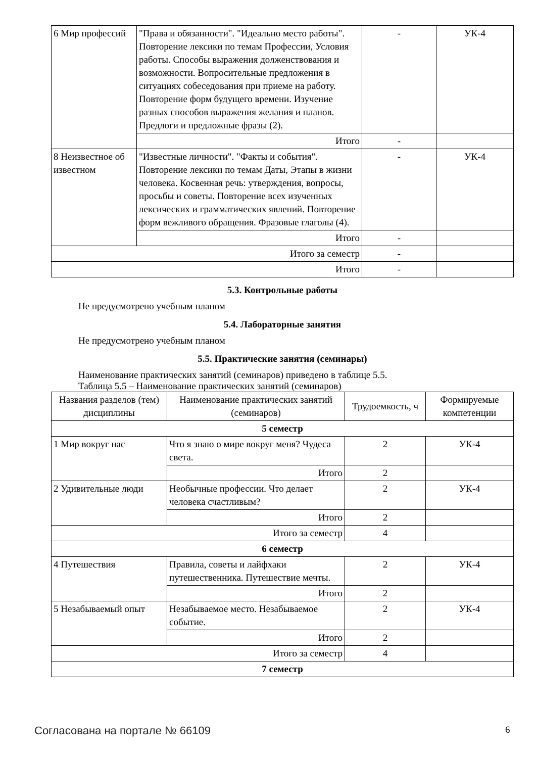| 6 Мир профессий | "Права и обязанности". "Идеально место работы". Повторение лексики по темам Профессии, Условия работы. Способы выражения долженствования и возможности. Вопросительные предложения в ситуациях собеседования при приеме на работу. Повторение форм будущего времени. Изучение разных способов выражения желания и планов. Предлоги и предложные фразы (2). | - | УК-4 |
| | Итого | - | |
| 8 Неизвестное об известном | "Известные личности". "Факты и события". Повторение лексики по темам Даты, Этапы в жизни человека. Косвенная речь: утверждения, вопросы, просьбы и советы. Повторение всех изученных лексических и грамматических явлений. Повторение форм вежливого обращения. Фразовые глаголы (4). | - | УК-4 |
| | Итого | - | |
| Итого за семестр | | - | |
| Итого | | - | |
5.3. Контрольные работы
Не предусмотрено учебным планом
5.4. Лабораторные занятия
Не предусмотрено учебным планом
5.5. Практические занятия (семинары)
Наименование практических занятий (семинаров) приведено в таблице 5.5.
Таблица 5.5 – Наименование практических занятий (семинаров)
| Названия разделов (тем) дисциплины | Наименование практических занятий (семинаров) | Трудоемкость, ч | Формируемые компетенции |
| --- | --- | --- | --- |
| 5 семестр | | | |
| 1 Мир вокруг нас | Что я знаю о мире вокруг меня? Чудеса света. | 2 | УК-4 |
| | Итого | 2 | |
| 2 Удивительные люди | Необычные профессии. Что делает человека счастливым? | 2 | УК-4 |
| | Итого | 2 | |
| Итого за семестр | | 4 | |
| 6 семестр | | | |
| 4 Путешествия | Правила, советы и лайфхаки путешественника. Путешествие мечты. | 2 | УК-4 |
| | Итого | 2 | |
| 5 Незабываемый опыт | Незабываемое место. Незабываемое событие. | 2 | УК-4 |
| | Итого | 2 | |
| Итого за семестр | | 4 | |
| 7 семестр | | | |
Согласована на портале № 66109 6